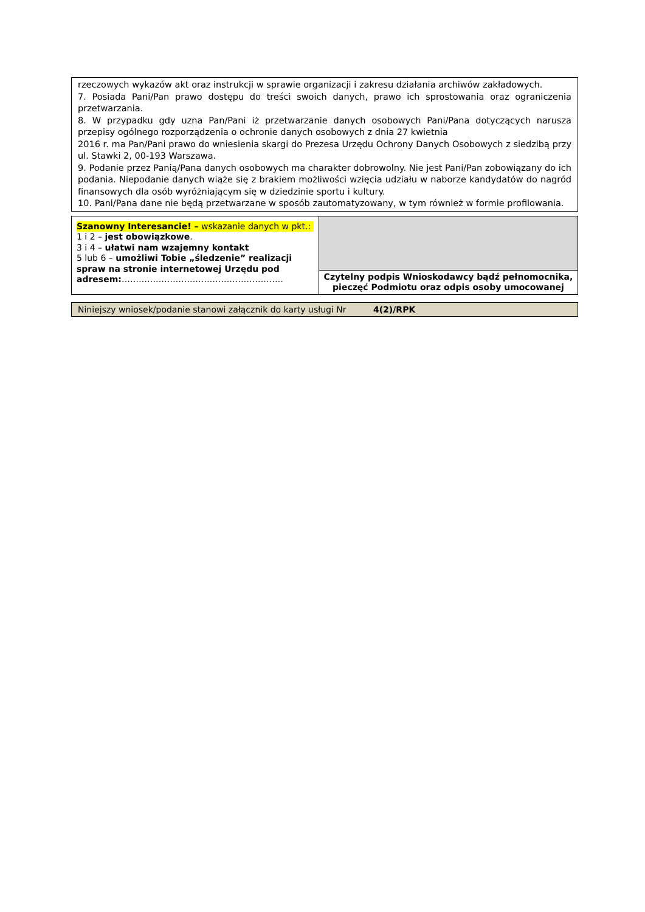rzeczowych wykazów akt oraz instrukcji w sprawie organizacji i zakresu działania archiwów zakładowych.
7. Posiada Pani/Pan prawo dostępu do treści swoich danych, prawo ich sprostowania oraz ograniczenia przetwarzania.
8. W przypadku gdy uzna Pan/Pani iż przetwarzanie danych osobowych Pani/Pana dotyczących narusza przepisy ogólnego rozporządzenia o ochronie danych osobowych z dnia 27 kwietnia
2016 r. ma Pan/Pani prawo do wniesienia skargi do Prezesa Urzędu Ochrony Danych Osobowych z siedzibą przy ul. Stawki 2, 00-193 Warszawa.
9. Podanie przez Panią/Pana danych osobowych ma charakter dobrowolny. Nie jest Pani/Pan zobowiązany do ich podania. Niepodanie danych wiąże się z brakiem możliwości wzięcia udziału w naborze kandydatów do nagród finansowych dla osób wyróżniającym się w dziedzinie sportu i kultury.
10. Pani/Pana dane nie będą przetwarzane w sposób zautomatyzowany, w tym również w formie profilowania.
| Szanowny Interesancie! – wskazanie danych w pkt.: 1 i 2 – jest obowiązkowe . 3 i 4 – ułatwi nam wzajemny kontakt 5 lub 6 – umożliwi Tobie „śledzenie” realizacji spraw na stronie internetowej Urzędu pod adresem: ………………………………………………… | |
| | Czytelny podpis Wnioskodawcy bądź pełnomocnika, pieczęć Podmiotu oraz odpis osoby umocowanej |
Niniejszy wniosek/podanie stanowi załącznik do karty usługi Nr 4(2)/RPK